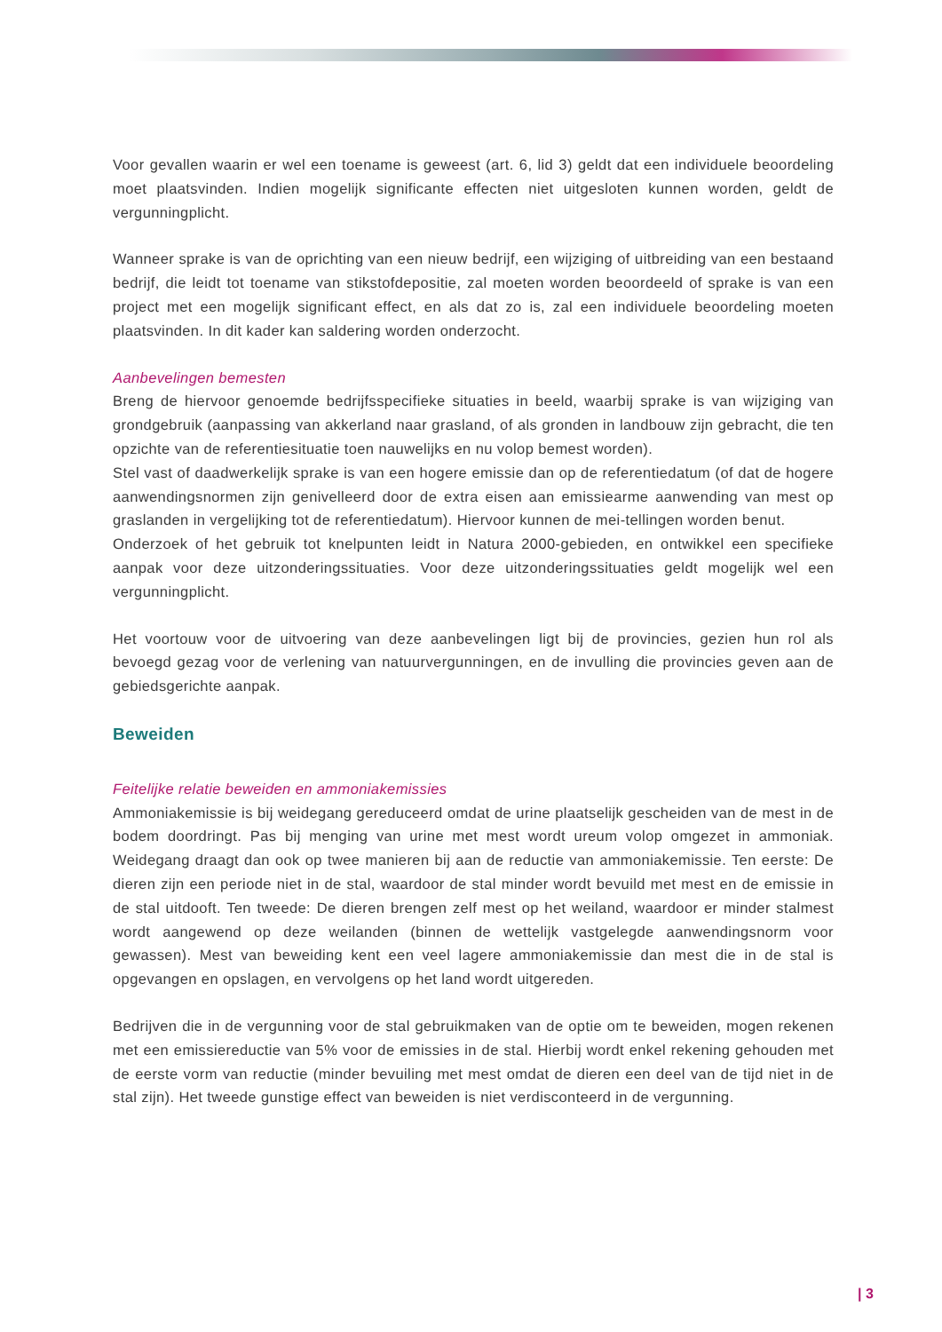Voor gevallen waarin er wel een toename is geweest (art. 6, lid 3) geldt dat een individuele beoordeling moet plaatsvinden. Indien mogelijk significante effecten niet uitgesloten kunnen worden, geldt de vergunningplicht.
Wanneer sprake is van de oprichting van een nieuw bedrijf, een wijziging of uitbreiding van een bestaand bedrijf, die leidt tot toename van stikstofdepositie, zal moeten worden beoordeeld of sprake is van een project met een mogelijk significant effect, en als dat zo is, zal een individuele beoordeling moeten plaatsvinden. In dit kader kan saldering worden onderzocht.
Aanbevelingen bemesten
Breng de hiervoor genoemde bedrijfsspecifieke situaties in beeld, waarbij sprake is van wijziging van grondgebruik (aanpassing van akkerland naar grasland, of als gronden in landbouw zijn gebracht, die ten opzichte van de referentiesituatie toen nauwelijks en nu volop bemest worden).
Stel vast of daadwerkelijk sprake is van een hogere emissie dan op de referentiedatum (of dat de hogere aanwendingsnormen zijn genivelleerd door de extra eisen aan emissiearme aanwending van mest op graslanden in vergelijking tot de referentiedatum). Hiervoor kunnen de mei-tellingen worden benut.
Onderzoek of het gebruik tot knelpunten leidt in Natura 2000-gebieden, en ontwikkel een specifieke aanpak voor deze uitzonderingssituaties. Voor deze uitzonderingssituaties geldt mogelijk wel een vergunningplicht.
Het voortouw voor de uitvoering van deze aanbevelingen ligt bij de provincies, gezien hun rol als bevoegd gezag voor de verlening van natuurvergunningen, en de invulling die provincies geven aan de gebiedsgerichte aanpak.
Beweiden
Feitelijke relatie beweiden en ammoniakemissies
Ammoniakemissie is bij weidegang gereduceerd omdat de urine plaatselijk gescheiden van de mest in de bodem doordringt. Pas bij menging van urine met mest wordt ureum volop omgezet in ammoniak. Weidegang draagt dan ook op twee manieren bij aan de reductie van ammoniakemissie. Ten eerste: De dieren zijn een periode niet in de stal, waardoor de stal minder wordt bevuild met mest en de emissie in de stal uitdooft. Ten tweede: De dieren brengen zelf mest op het weiland, waardoor er minder stalmest wordt aangewend op deze weilanden (binnen de wettelijk vastgelegde aanwendingsnorm voor gewassen). Mest van beweiding kent een veel lagere ammoniakemissie dan mest die in de stal is opgevangen en opslagen, en vervolgens op het land wordt uitgereden.
Bedrijven die in de vergunning voor de stal gebruikmaken van de optie om te beweiden, mogen rekenen met een emissiereductie van 5% voor de emissies in de stal. Hierbij wordt enkel rekening gehouden met de eerste vorm van reductie (minder bevuiling met mest omdat de dieren een deel van de tijd niet in de stal zijn). Het tweede gunstige effect van beweiden is niet verdisconteerd in de vergunning.
| 3